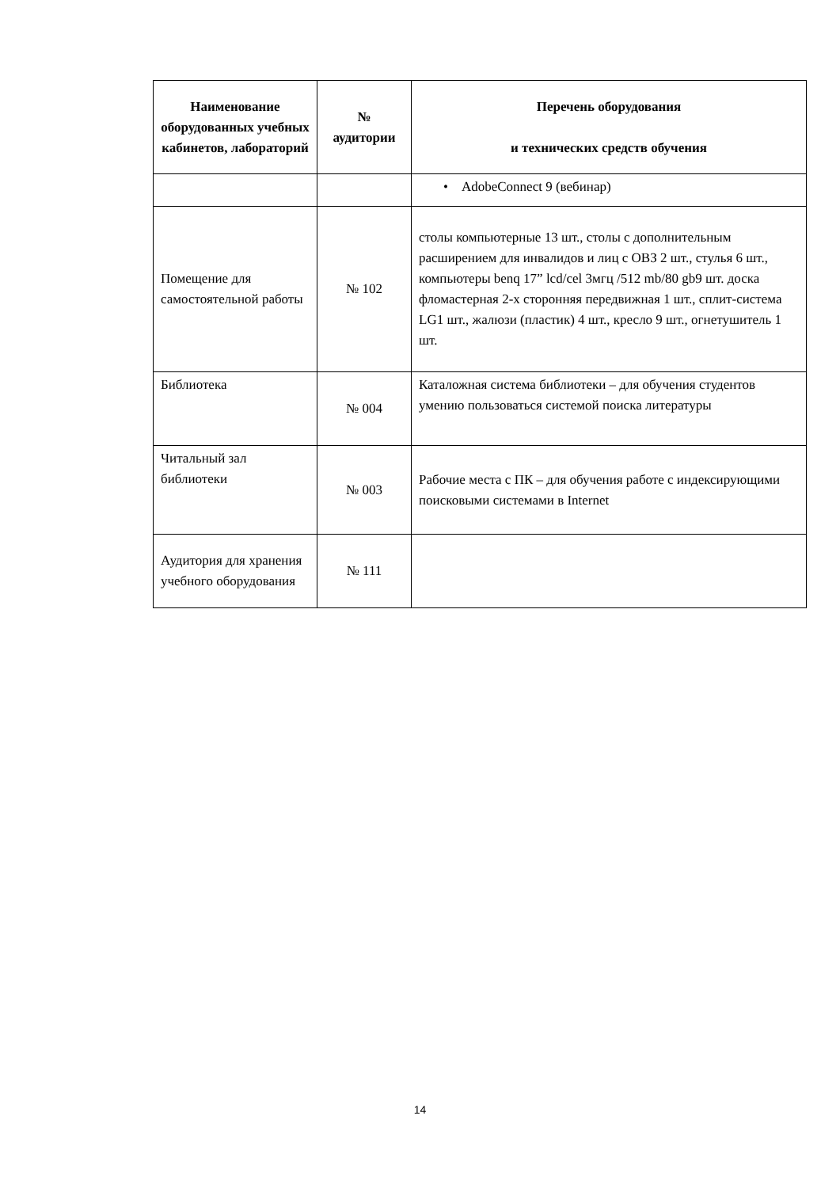| Наименование оборудованных учебных кабинетов, лабораторий | № аудитории | Перечень оборудования и технических средств обучения |
| --- | --- | --- |
| | | • AdobeConnect 9 (вебинар) |
| Помещение для самостоятельной работы | № 102 | столы компьютерные 13 шт., столы с дополнительным расширением для инвалидов и лиц с ОВЗ 2 шт., стулья 6 шт., компьютеры benq 17” lcd/cel 3мгц /512 mb/80 gb9 шт. доска фломастерная 2-х сторонняя передвижная 1 шт., сплит-система LG1 шт., жалюзи (пластик) 4 шт., кресло 9 шт., огнетушитель 1 шт. |
| Библиотека | № 004 | Каталожная система библиотеки – для обучения студентов умению пользоваться системой поиска литературы |
| Читальный зал библиотеки | № 003 | Рабочие места с ПК – для обучения работе с индексирующими поисковыми системами в Internet |
| Аудитория для хранения учебного оборудования | № 111 | |
14